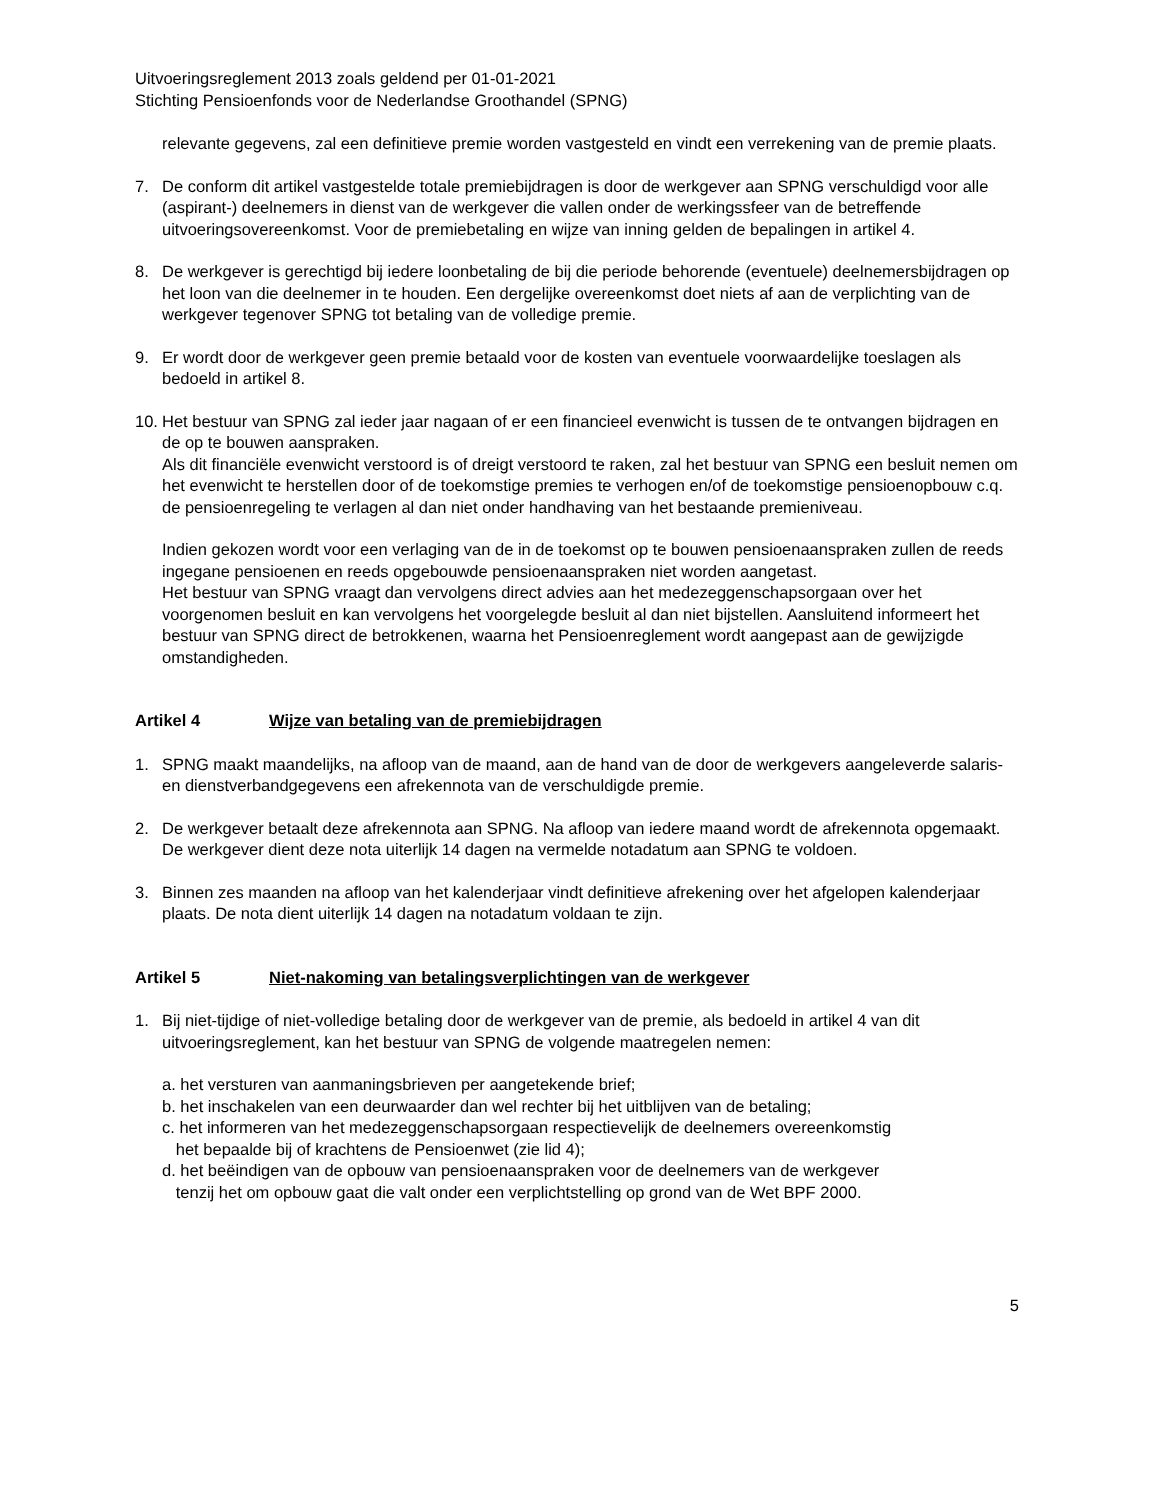Uitvoeringsreglement 2013 zoals geldend per 01-01-2021
Stichting Pensioenfonds voor de Nederlandse Groothandel (SPNG)
relevante gegevens, zal een definitieve premie worden vastgesteld en vindt een verrekening van de premie plaats.
7. De conform dit artikel vastgestelde totale premiebijdragen is door de werkgever aan SPNG verschuldigd voor alle (aspirant-) deelnemers in dienst van de werkgever die vallen onder de werkingssfeer van de betreffende uitvoeringsovereenkomst. Voor de premiebetaling en wijze van inning gelden de bepalingen in artikel 4.
8. De werkgever is gerechtigd bij iedere loonbetaling de bij die periode behorende (eventuele) deelnemersbijdragen op het loon van die deelnemer in te houden. Een dergelijke overeenkomst doet niets af aan de verplichting van de werkgever tegenover SPNG tot betaling van de volledige premie.
9. Er wordt door de werkgever geen premie betaald voor de kosten van eventuele voorwaardelijke toeslagen als bedoeld in artikel 8.
10.
Het bestuur van SPNG zal ieder jaar nagaan of er een financieel evenwicht is tussen de te ontvangen bijdragen en de op te bouwen aanspraken.
Als dit financiële evenwicht verstoord is of dreigt verstoord te raken, zal het bestuur van SPNG een besluit nemen om het evenwicht te herstellen door of de toekomstige premies te verhogen en/of de toekomstige pensioenopbouw c.q. de pensioenregeling te verlagen al dan niet onder handhaving van het bestaande premieniveau.
Indien gekozen wordt voor een verlaging van de in de toekomst op te bouwen pensioenaanspraken zullen de reeds ingegane pensioenen en reeds opgebouwde pensioenaanspraken niet worden aangetast.
Het bestuur van SPNG vraagt dan vervolgens direct advies aan het medezeggenschapsorgaan over het voorgenomen besluit en kan vervolgens het voorgelegde besluit al dan niet bijstellen. Aansluitend informeert het bestuur van SPNG direct de betrokkenen, waarna het Pensioenreglement wordt aangepast aan de gewijzigde omstandigheden.
Artikel 4 Wijze van betaling van de premiebijdragen
1. SPNG maakt maandelijks, na afloop van de maand, aan de hand van de door de werkgevers aangeleverde salaris- en dienstverbandgegevens een afrekennota van de verschuldigde premie.
2. De werkgever betaalt deze afrekennota aan SPNG. Na afloop van iedere maand wordt de afrekennota opgemaakt. De werkgever dient deze nota uiterlijk 14 dagen na vermelde notadatum aan SPNG te voldoen.
3. Binnen zes maanden na afloop van het kalenderjaar vindt definitieve afrekening over het afgelopen kalenderjaar plaats. De nota dient uiterlijk 14 dagen na notadatum voldaan te zijn.
Artikel 5 Niet-nakoming van betalingsverplichtingen van de werkgever
1. Bij niet-tijdige of niet-volledige betaling door de werkgever van de premie, als bedoeld in artikel 4 van dit uitvoeringsreglement, kan het bestuur van SPNG de volgende maatregelen nemen:
a. het versturen van aanmaningsbrieven per aangetekende brief;
b. het inschakelen van een deurwaarder dan wel rechter bij het uitblijven van de betaling;
c. het informeren van het medezeggenschapsorgaan respectievelijk de deelnemers overeenkomstig
het bepaalde bij of krachtens de Pensioenwet (zie lid 4);
d. het beëindigen van de opbouw van pensioenaanspraken voor de deelnemers van de werkgever
tenzij het om opbouw gaat die valt onder een verplichtstelling op grond van de Wet BPF 2000.
5